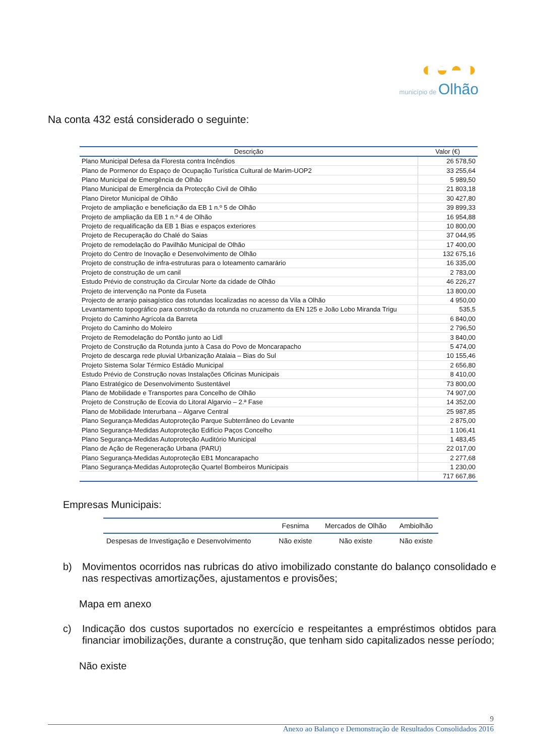◐◒◓◑
município de Olhão
Na conta 432 está considerado o seguinte:
| Descrição | Valor (€) |
| --- | --- |
| Plano Municipal Defesa da Floresta contra Incêndios | 26 578,50 |
| Plano de Pormenor do Espaço de Ocupação Turística Cultural de Marim-UOP2 | 33 255,64 |
| Plano Municipal de Emergência de Olhão | 5 989,50 |
| Plano Municipal de Emergência da Protecção Civil de Olhão | 21 803,18 |
| Plano Diretor Municipal de Olhão | 30 427,80 |
| Projeto de ampliação e beneficiação da EB 1 n.º 5 de Olhão | 39 899,33 |
| Projeto de ampliação da EB 1 n.º 4 de Olhão | 16 954,88 |
| Projeto de requalificação da EB 1 Bias e espaços exteriores | 10 800,00 |
| Projeto de Recuperação do Chalé do Saias | 37 044,95 |
| Projeto de remodelação do Pavilhão Municipal de Olhão | 17 400,00 |
| Projeto do Centro de Inovação e Desenvolvimento de Olhão | 132 675,16 |
| Projeto de construção de infra-estruturas para o loteamento camarário | 16 335,00 |
| Projeto de construção de um canil | 2 783,00 |
| Estudo Prévio de construção da Circular Norte da cidade de Olhão | 46 226,27 |
| Projeto de intervenção na Ponte da Fuseta | 13 800,00 |
| Projecto de arranjo paisagístico das rotundas localizadas no acesso da Vila a Olhão | 4 950,00 |
| Levantamento topográfico para construção da rotunda no cruzamento da EN 125 e João Lobo Miranda Trigu | 535,5 |
| Projeto do Caminho Agrícola da Barreta | 6 840,00 |
| Projeto do Caminho do Moleiro | 2 796,50 |
| Projeto de Remodelação do Pontão junto ao Lidl | 3 840,00 |
| Projeto de Construção da Rotunda junto à Casa do Povo de Moncarapacho | 5 474,00 |
| Projeto de descarga rede pluvial Urbanização Atalaia – Bias do Sul | 10 155,46 |
| Projeto Sistema Solar Térmico Estádio Municipal | 2 656,80 |
| Estudo Prévio de Construção novas Instalações Oficinas Municipais | 8 410,00 |
| Plano Estratégico de Desenvolvimento Sustentável | 73 800,00 |
| Plano de Mobilidade e Transportes para Concelho de Olhão | 74 907,00 |
| Projeto de Construção de Ecovia do Litoral Algarvio – 2.ª Fase | 14 352,00 |
| Plano de Mobilidade Interurbana – Algarve Central | 25 987,85 |
| Plano Segurança-Medidas Autoproteção Parque Subterrâneo do Levante | 2 875,00 |
| Plano Segurança-Medidas Autoproteção Edifício Paços Concelho | 1 106,41 |
| Plano Segurança-Medidas Autoproteção Auditório Municipal | 1 483,45 |
| Plano de Ação de Regeneração Urbana (PARU) | 22 017,00 |
| Plano Segurança-Medidas Autoproteção EB1 Moncarapacho | 2 277,68 |
| Plano Segurança-Medidas Autoproteção Quartel Bombeiros Municipais | 1 230,00 |
| | 717 667,86 |
Empresas Municipais:
| | Fesnima | Mercados de Olhão | Ambiolhão |
| --- | --- | --- | --- |
| Despesas de Investigação e Desenvolvimento | Não existe | Não existe | Não existe |
b) Movimentos ocorridos nas rubricas do ativo imobilizado constante do balanço consolidado e nas respectivas amortizações, ajustamentos e provisões;
Mapa em anexo
c) Indicação dos custos suportados no exercício e respeitantes a empréstimos obtidos para financiar imobilizações, durante a construção, que tenham sido capitalizados nesse período;
Não existe
9
Anexo ao Balanço e Demonstração de Resultados Consolidados 2016